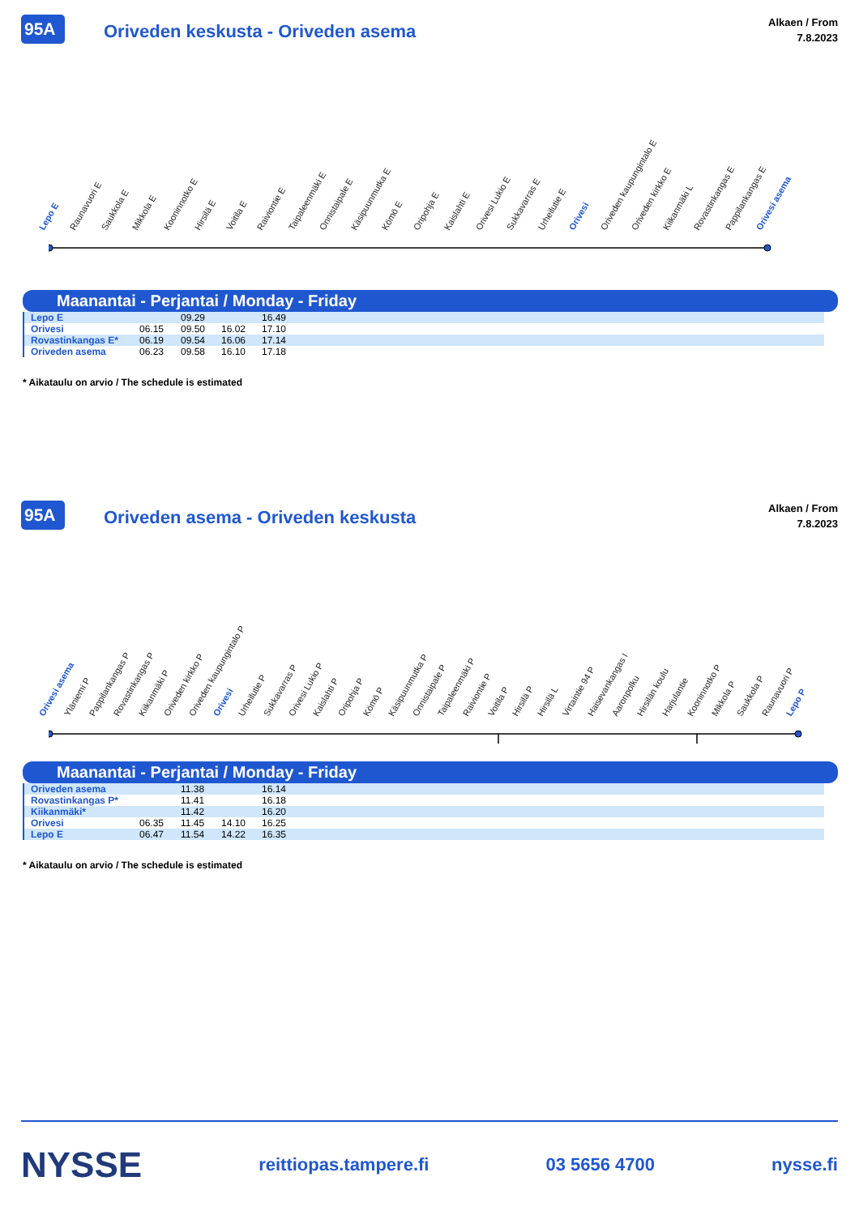95A Oriveden keskusta - Oriveden asema
Alkaen / From
7.8.2023
Lepo E Raunavuori E Saukkola E Mikkola E Kooninnotko E Hirsilä E Voitila E Raiviontie E Taipaleenmäki E Onnistaipale E Käsipuunmutka E Kömö E Oripohja E Kaislahti E Orivesi Lukio E Sukkavarras E Urheilutie E Orivesi Oriveden kaupungintalo E Oriveden kirkko E Kiikanmäki L Rovastinkangas E Pappilankangas E Orivesi asema
Maanantai - Perjantai / Monday - Friday
| Lepo E | | 09.29 | | 16.49 | |
| Orivesi | 06.15 | 09.50 | 16.02 | 17.10 | |
| Rovastinkangas E* | 06.19 | 09.54 | 16.06 | 17.14 | |
| Oriveden asema | 06.23 | 09.58 | 16.10 | 17.18 | |
* Aikataulu on arvio / The schedule is estimated
95A Oriveden asema - Oriveden keskusta
Alkaen / From
7.8.2023
Orivesi asema Yläniemi P Pappilankangas P Rovastinkangas P Kiikanmäki P Oriveden kirkko P Oriveden kaupungintalo P Orivesi Urheilutie P Sukkavarras P Orivesi Lukio P Kaislahti P Oripohja P Kömö P Käsipuunmutka P Onnistaipale P Taipaleenmäki P Raiviontie P Voitila P Hirsilä P Hirsilä L Virtaintie 94 P Haisevankangas I Aaronpolku Hirsilän koulu Harjulantie Kooninnotko P Mikkola P Saukkola P Raunavuori P Lepo P
Maanantai - Perjantai / Monday - Friday
| Oriveden asema | | 11.38 | | 16.14 | |
| Rovastinkangas P* | | 11.41 | | 16.18 | |
| Kiikanmäki* | | 11.42 | | 16.20 | |
| Orivesi | 06.35 | 11.45 | 14.10 | 16.25 | |
| Lepo E | 06.47 | 11.54 | 14.22 | 16.35 | |
* Aikataulu on arvio / The schedule is estimated
NYSSE reittiopas.tampere.fi 03 5656 4700 nysse.fi